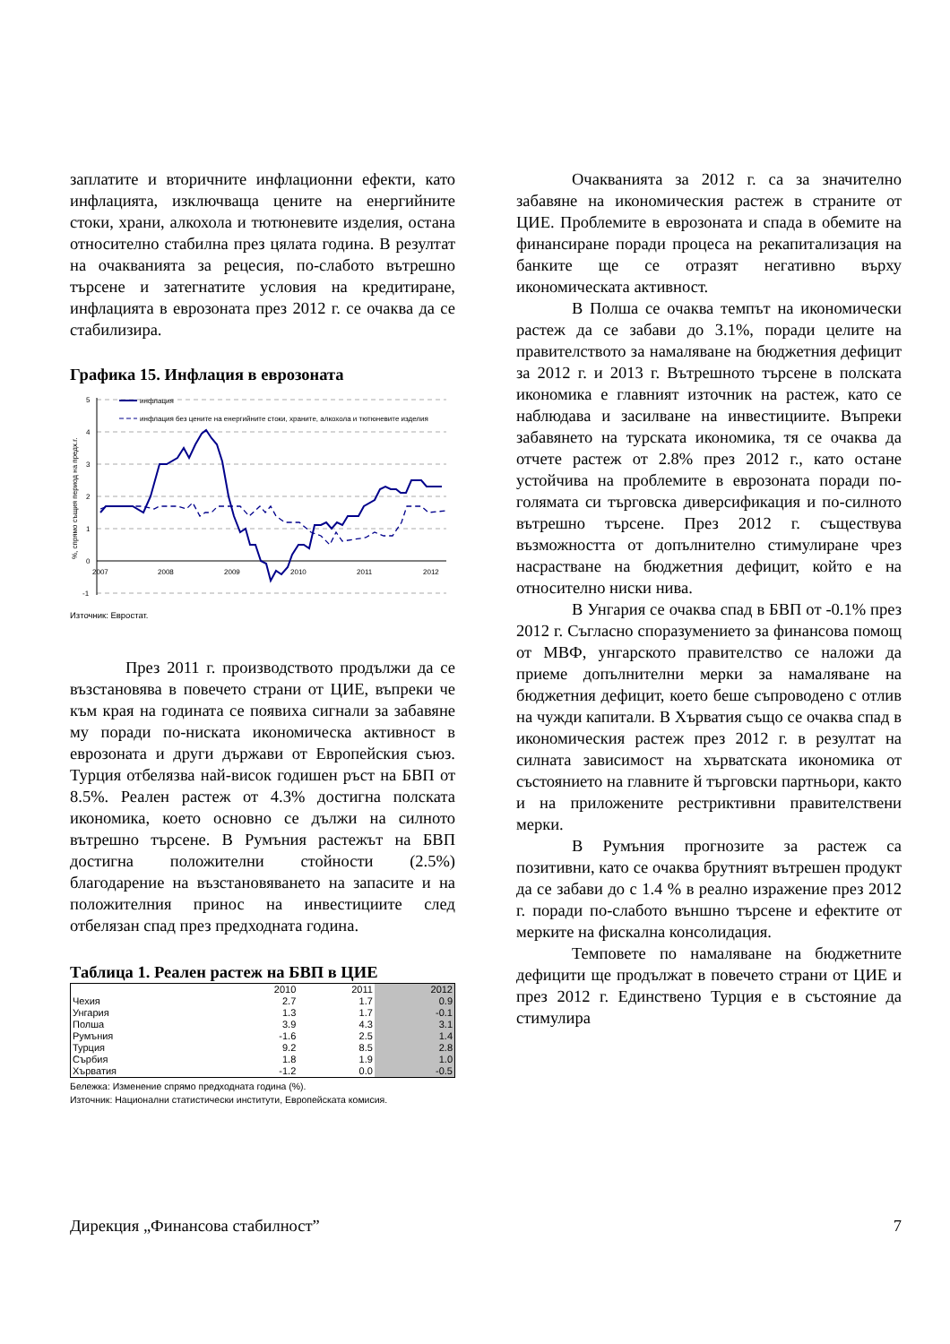заплатите и вторичните инфлационни ефекти, като инфлацията, изключваща цените на енергийните стоки, храни, алкохола и тютюневите изделия, остана относително стабилна през цялата година. В резултат на очакванията за рецесия, по-слабото вътрешно търсене и затегнатите условия на кредитиране, инфлацията в еврозоната през 2012 г. се очаква да се стабилизира.
Графика 15. Инфлация в еврозоната
5
4
3
2
1
0
-1
2007
2008
2009
2010
2011
2012
%, спрямо същия период на предх.г.
инфлация
инфлация без цените на енергийните стоки, храните, алкохола и тютюневите изделия
Източник: Евростат.
През 2011 г. производството продължи да се възстановява в повечето страни от ЦИЕ, въпреки че към края на годината се появиха сигнали за забавяне му поради по-ниската икономическа активност в еврозоната и други държави от Европейския съюз. Турция отбелязва най-висок годишен ръст на БВП от 8.5%. Реален растеж от 4.3% достигна полската икономика, което основно се дължи на силното вътрешно търсене. В Румъния растежът на БВП достигна положителни стойности (2.5%) благодарение на възстановяването на запасите и на положителния принос на инвестициите след отбелязан спад през предходната година.
Таблица 1. Реален растеж на БВП в ЦИЕ
| | 2010 | 2011 | 2012 |
| --- | --- | --- | --- |
| Чехия | 2.7 | 1.7 | 0.9 |
| Унгария | 1.3 | 1.7 | -0.1 |
| Полша | 3.9 | 4.3 | 3.1 |
| Румъния | -1.6 | 2.5 | 1.4 |
| Турция | 9.2 | 8.5 | 2.8 |
| Сърбия | 1.8 | 1.9 | 1.0 |
| Хърватия | -1.2 | 0.0 | -0.5 |
Бележка: Изменение спрямо предходната година (%).
Източник: Национални статистически институти, Европейската комисия.
Очакванията за 2012 г. са за значително забавяне на икономическия растеж в страните от ЦИЕ. Проблемите в еврозоната и спада в обемите на финансиране поради процеса на рекапитализация на банките ще се отразят негативно върху икономическата активност.
В Полша се очаква темпът на икономически растеж да се забави до 3.1%, поради целите на правителството за намаляване на бюджетния дефицит за 2012 г. и 2013 г. Вътрешното търсене в полската икономика е главният източник на растеж, като се наблюдава и засилване на инвестициите. Въпреки забавянето на турската икономика, тя се очаква да отчете растеж от 2.8% през 2012 г., като остане устойчива на проблемите в еврозоната поради по-голямата си търговска диверсификация и по-силното вътрешно търсене. През 2012 г. съществува възможността от допълнително стимулиране чрез насрастване на бюджетния дефицит, който е на относително ниски нива.
В Унгария се очаква спад в БВП от -0.1% през 2012 г. Съгласно споразумението за финансова помощ от МВФ, унгарското правителство се наложи да приеме допълнителни мерки за намаляване на бюджетния дефицит, което беше съпроводено с отлив на чужди капитали. В Хърватия също се очаква спад в икономическия растеж през 2012 г. в резултат на силната зависимост на хърватската икономика от състоянието на главните й търговски партньори, както и на приложените рестриктивни правителствени мерки.
В Румъния прогнозите за растеж са позитивни, като се очаква брутният вътрешен продукт да се забави до с 1.4 % в реално изражение през 2012 г. поради по-слабото външно търсене и ефектите от мерките на фискална консолидация.
Темповете по намаляване на бюджетните дефицити ще продължат в повечето страни от ЦИЕ и през 2012 г. Единствено Турция е в състояние да стимулира
Дирекция „Финансова стабилност” 7